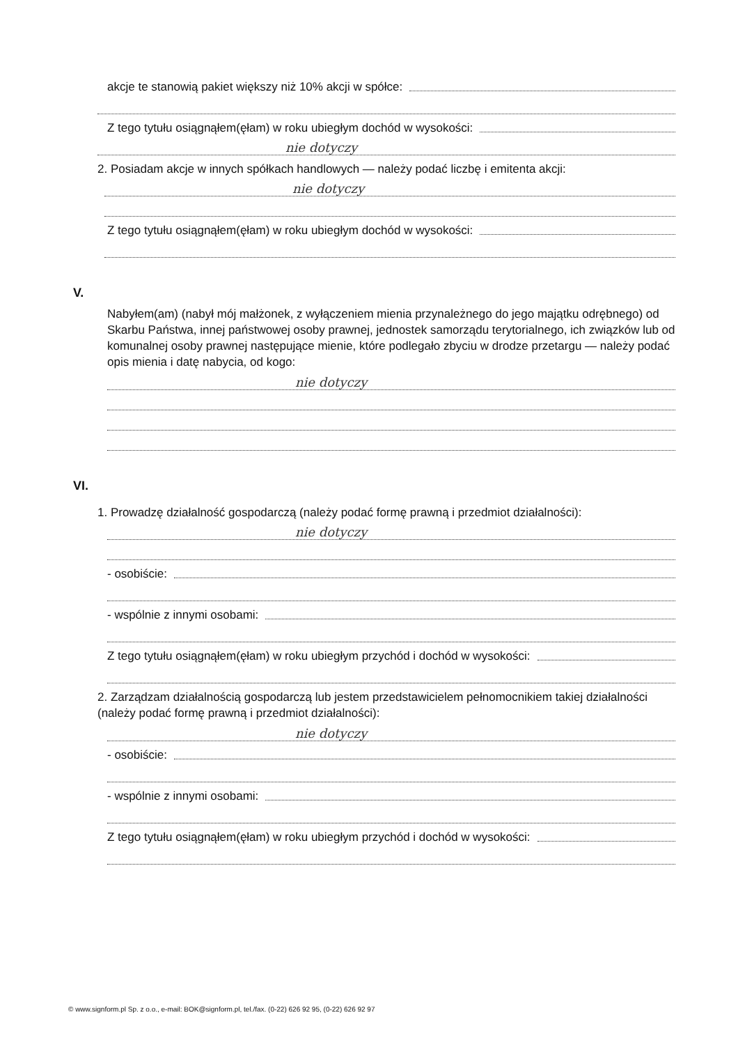akcje te stanowią pakiet większy niż 10% akcji w spółce:
Z tego tytułu osiągnąłem(ęłam) w roku ubiegłym dochód w wysokości:
nie dotyczy
2. Posiadam akcje w innych spółkach handlowych — należy podać liczbę i emitenta akcji:
nie dotyczy
Z tego tytułu osiągnąłem(ęłam) w roku ubiegłym dochód w wysokości:
V.
Nabyłem(am) (nabył mój małżonek, z wyłączeniem mienia przynależnego do jego majątku odrębnego) od Skarbu Państwa, innej państwowej osoby prawnej, jednostek samorządu terytorialnego, ich związków lub od komunalnej osoby prawnej następujące mienie, które podlegało zbyciu w drodze przetargu — należy podać opis mienia i datę nabycia, od kogo:
nie dotyczy
VI.
1. Prowadzę działalność gospodarczą (należy podać formę prawną i przedmiot działalności):
nie dotyczy
- osobiście:
- wspólnie z innymi osobami:
Z tego tytułu osiągnąłem(ęłam) w roku ubiegłym przychód i dochód w wysokości:
2. Zarządzam działalnością gospodarczą lub jestem przedstawicielem pełnomocnikiem takiej działalności (należy podać formę prawną i przedmiot działalności):
nie dotyczy
- osobiście:
- wspólnie z innymi osobami:
Z tego tytułu osiągnąłem(ęłam) w roku ubiegłym przychód i dochód w wysokości:
© www.signform.pl Sp. z o.o., e-mail: BOK@signform.pl, tel./fax. (0-22) 626 92 95, (0-22) 626 92 97